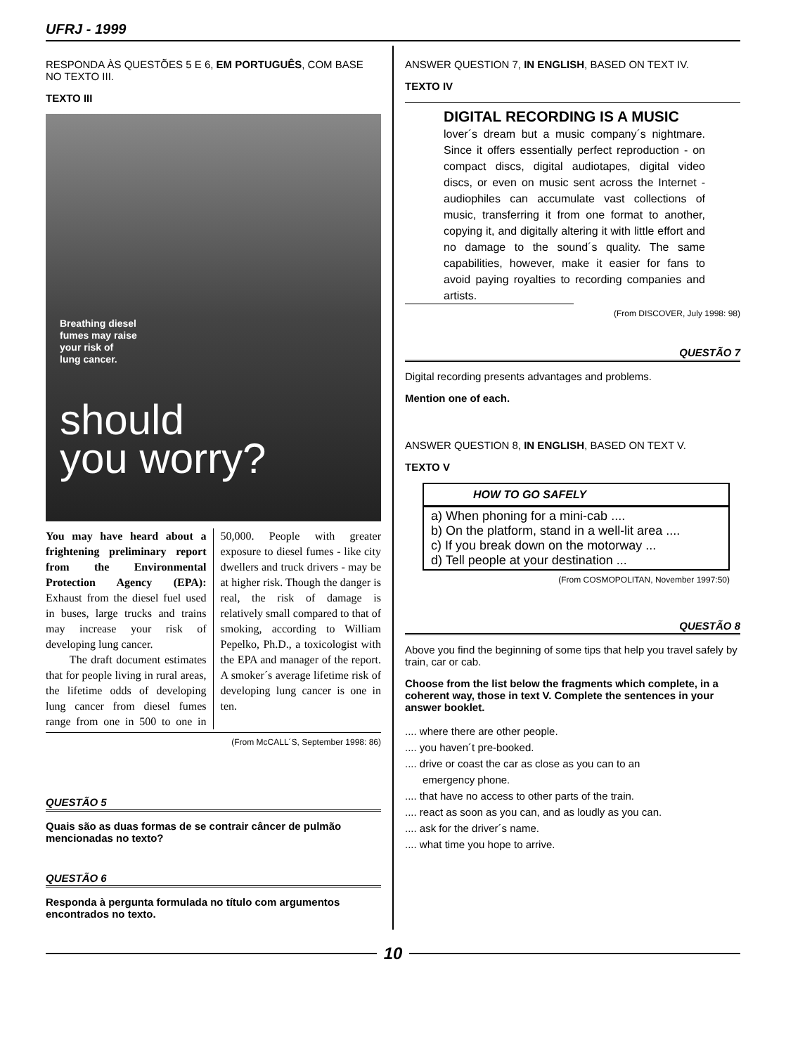UFRJ - 1999
RESPONDA ÀS QUESTÕES 5 E 6, EM PORTUGUÊS, COM BASE NO TEXTO III.
TEXTO III
Breathing diesel
fumes may raise
your risk of
lung cancer.
should
you worry?
You may have heard about a frightening preliminary report from the Environmental Protection Agency (EPA): Exhaust from the diesel fuel used in buses, large trucks and trains may increase your risk of developing lung cancer.
The draft document estimates that for people living in rural areas, the lifetime odds of developing lung cancer from diesel fumes range from one in 500 to one in 50,000. People with greater exposure to diesel fumes - like city dwellers and truck drivers - may be at higher risk. Though the danger is real, the risk of damage is relatively small compared to that of smoking, according to William Pepelko, Ph.D., a toxicologist with the EPA and manager of the report. A smoker´s average lifetime risk of developing lung cancer is one in ten.
(From McCALL´S, September 1998: 86)
QUESTÃO 5
Quais são as duas formas de se contrair câncer de pulmão mencionadas no texto?
QUESTÃO 6
Responda à pergunta formulada no título com argumentos encontrados no texto.
ANSWER QUESTION 7, IN ENGLISH, BASED ON TEXT IV.
TEXTO IV
DIGITAL RECORDING IS A MUSIC
lover´s dream but a music company´s nightmare. Since it offers essentially perfect reproduction - on compact discs, digital audiotapes, digital video discs, or even on music sent across the Internet - audiophiles can accumulate vast collections of music, transferring it from one format to another, copying it, and digitally altering it with little effort and no damage to the sound´s quality. The same capabilities, however, make it easier for fans to avoid paying royalties to recording companies and artists.
(From DISCOVER, July 1998: 98)
QUESTÃO 7
Digital recording presents advantages and problems.
Mention one of each.
ANSWER QUESTION 8, IN ENGLISH, BASED ON TEXT V.
TEXTO V
HOW TO GO SAFELY
a) When phoning for a mini-cab ....
b) On the platform, stand in a well-lit area ....
c) If you break down on the motorway ...
d) Tell people at your destination ...
(From COSMOPOLITAN, November 1997:50)
QUESTÃO 8
Above you find the beginning of some tips that help you travel safely by train, car or cab.
Choose from the list below the fragments which complete, in a coherent way, those in text V. Complete the sentences in your answer booklet.
.... where there are other people.
.... you haven´t pre-booked.
.... drive or coast the car as close as you can to an
emergency phone.
.... that have no access to other parts of the train.
.... react as soon as you can, and as loudly as you can.
.... ask for the driver´s name.
.... what time you hope to arrive.
10